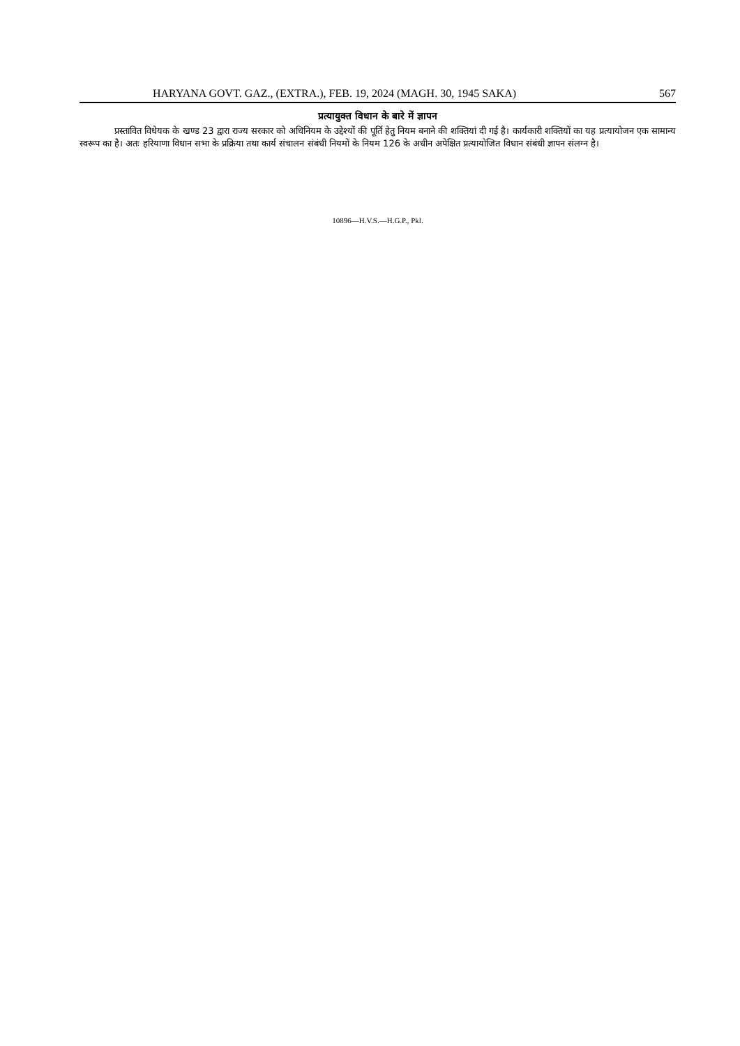HARYANA GOVT. GAZ., (EXTRA.), FEB. 19, 2024 (MAGH. 30, 1945 SAKA) 567
प्रत्यायुक्त विधान के बारे में ज्ञापन
प्रस्तावित विधेयक के खण्ड 23 द्वारा राज्य सरकार को अधिनियम के उद्देश्यों की पूर्ति हेतु नियम बनाने की शक्तियां दी गई है। कार्यकारी शक्तियों का यह प्रत्यायोजन एक सामान्य स्वरूप का है। अतः हरियाणा विधान सभा के प्रक्रिया तथा कार्य संचालन संबंधी नियमों के नियम 126 के अधीन अपेक्षित प्रत्यायोजित विधान संबंधी ज्ञापन संलग्न है।
10896—H.V.S.—H.G.P., Pkl.